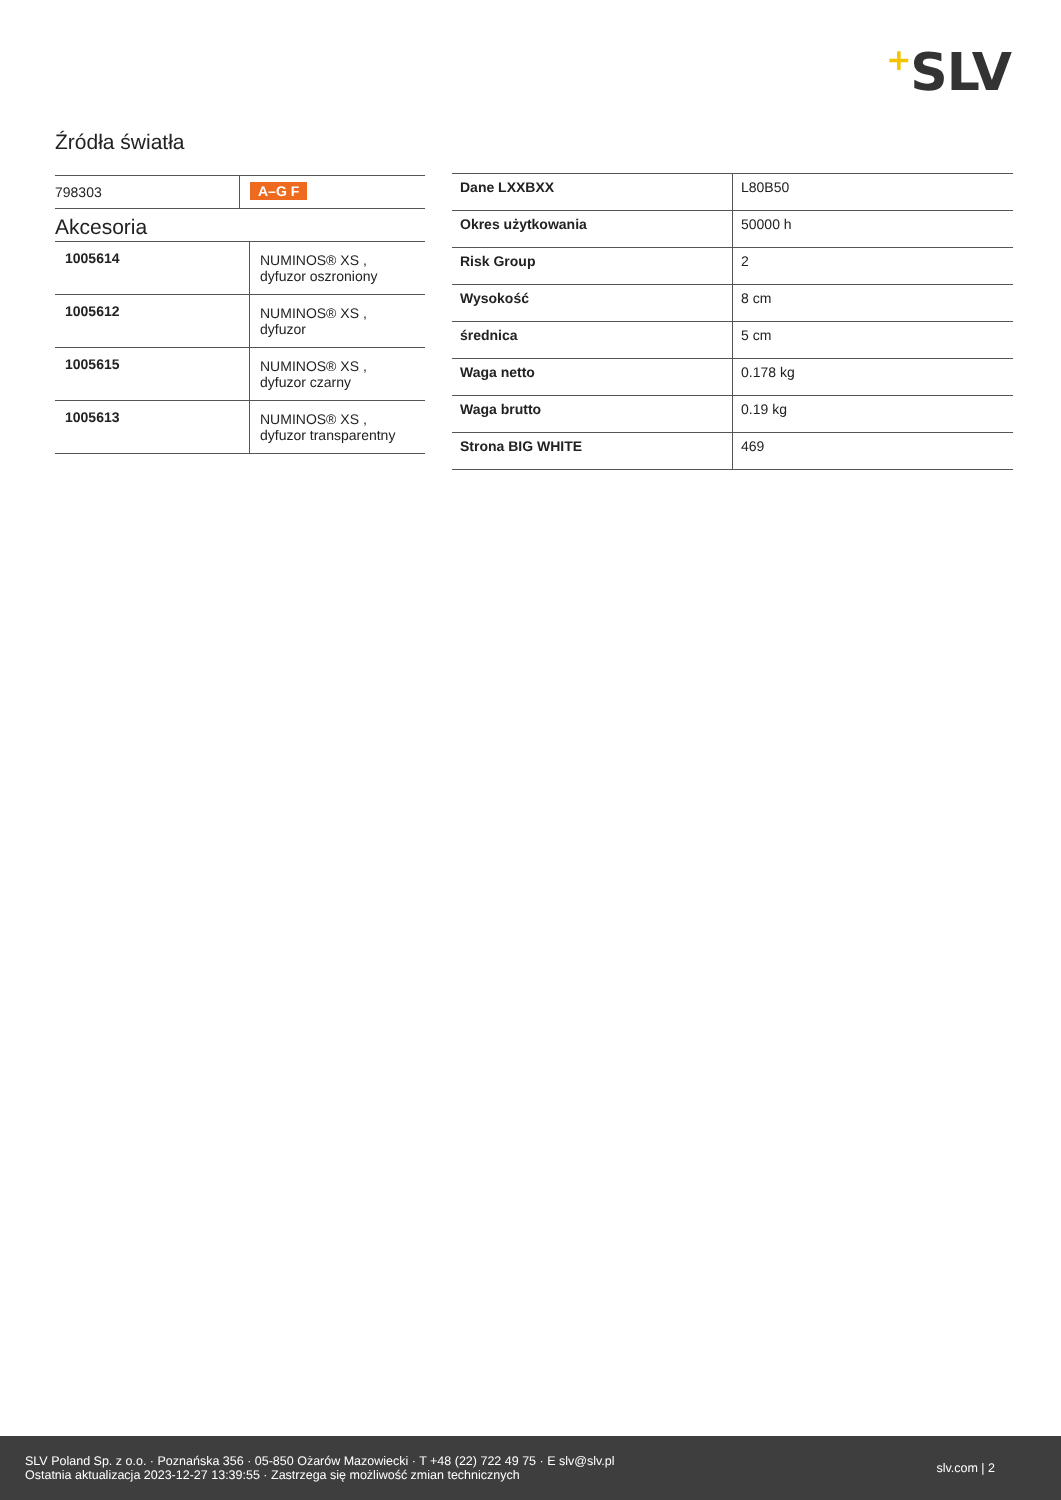+SLV
Źródła światła
| 798303 | A–G F |
Akcesoria
| 1005614 | NUMINOS® XS , dyfuzor oszroniony |
| 1005612 | NUMINOS® XS , dyfuzor |
| 1005615 | NUMINOS® XS , dyfuzor czarny |
| 1005613 | NUMINOS® XS , dyfuzor transparentny |
| Dane LXXBXX | L80B50 |
| Okres użytkowania | 50000 h |
| Risk Group | 2 |
| Wysokość | 8 cm |
| średnica | 5 cm |
| Waga netto | 0.178 kg |
| Waga brutto | 0.19 kg |
| Strona BIG WHITE | 469 |
SLV Poland Sp. z o.o. · Poznańska 356 · 05-850 Ożarów Mazowiecki · T +48 (22) 722 49 75 · E slv@slv.pl
Ostatnia aktualizacja 2023-12-27 13:39:55 · Zastrzega się możliwość zmian technicznych
slv.com | 2